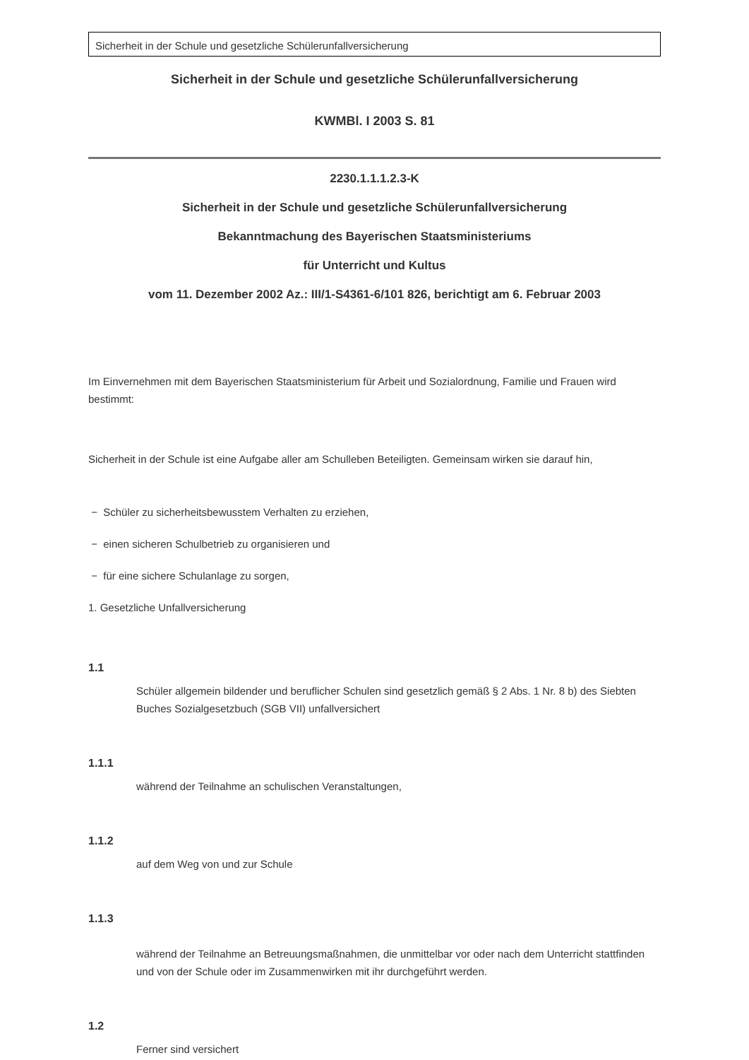Sicherheit in der Schule und gesetzliche Schülerunfallversicherung
Sicherheit in der Schule und gesetzliche Schülerunfallversicherung
KWMBl. I 2003 S. 81
2230.1.1.1.2.3-K
Sicherheit in der Schule und gesetzliche Schülerunfallversicherung
Bekanntmachung des Bayerischen Staatsministeriums
für Unterricht und Kultus
vom 11. Dezember 2002 Az.: III/1-S4361-6/101 826, berichtigt am 6. Februar 2003
Im Einvernehmen mit dem Bayerischen Staatsministerium für Arbeit und Sozialordnung, Familie und Frauen wird bestimmt:
Sicherheit in der Schule ist eine Aufgabe aller am Schulleben Beteiligten. Gemeinsam wirken sie darauf hin,
− Schüler zu sicherheitsbewusstem Verhalten zu erziehen,
− einen sicheren Schulbetrieb zu organisieren und
− für eine sichere Schulanlage zu sorgen,
1. Gesetzliche Unfallversicherung
1.1
Schüler allgemein bildender und beruflicher Schulen sind gesetzlich gemäß § 2 Abs. 1 Nr. 8 b) des Siebten Buches Sozialgesetzbuch (SGB VII) unfallversichert
1.1.1
während der Teilnahme an schulischen Veranstaltungen,
1.1.2
auf dem Weg von und zur Schule
1.1.3
während der Teilnahme an Betreuungsmaßnahmen, die unmittelbar vor oder nach dem Unterricht stattfinden und von der Schule oder im Zusammenwirken mit ihr durchgeführt werden.
1.2
Ferner sind versichert